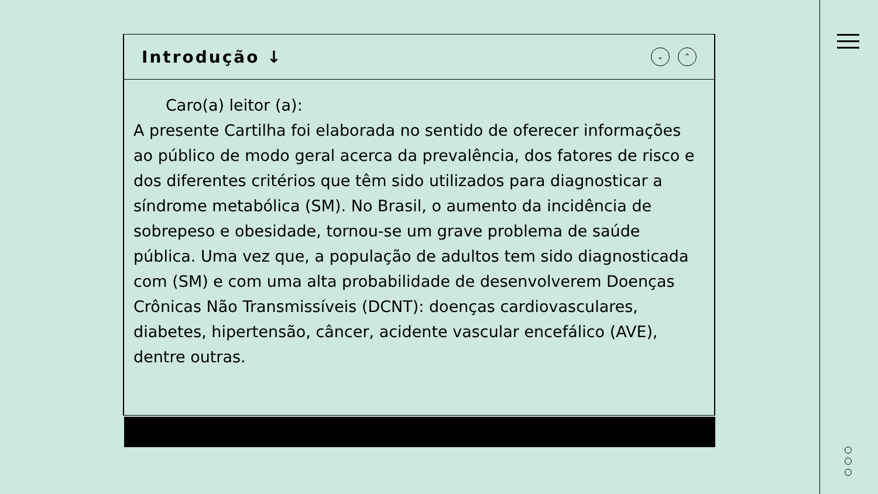Introdução ↓ ⌄ ⌃
Caro(a) leitor (a):
A presente Cartilha foi elaborada no sentido de oferecer informações ao público de modo geral acerca da prevalência, dos fatores de risco e dos diferentes critérios que têm sido utilizados para diagnosticar a síndrome metabólica (SM). No Brasil, o aumento da incidência de sobrepeso e obesidade, tornou-se um grave problema de saúde pública. Uma vez que, a população de adultos tem sido diagnosticada com (SM) e com uma alta probabilidade de desenvolverem Doenças Crônicas Não Transmissíveis (DCNT): doenças cardiovasculares, diabetes, hipertensão, câncer, acidente vascular encefálico (AVE), dentre outras.